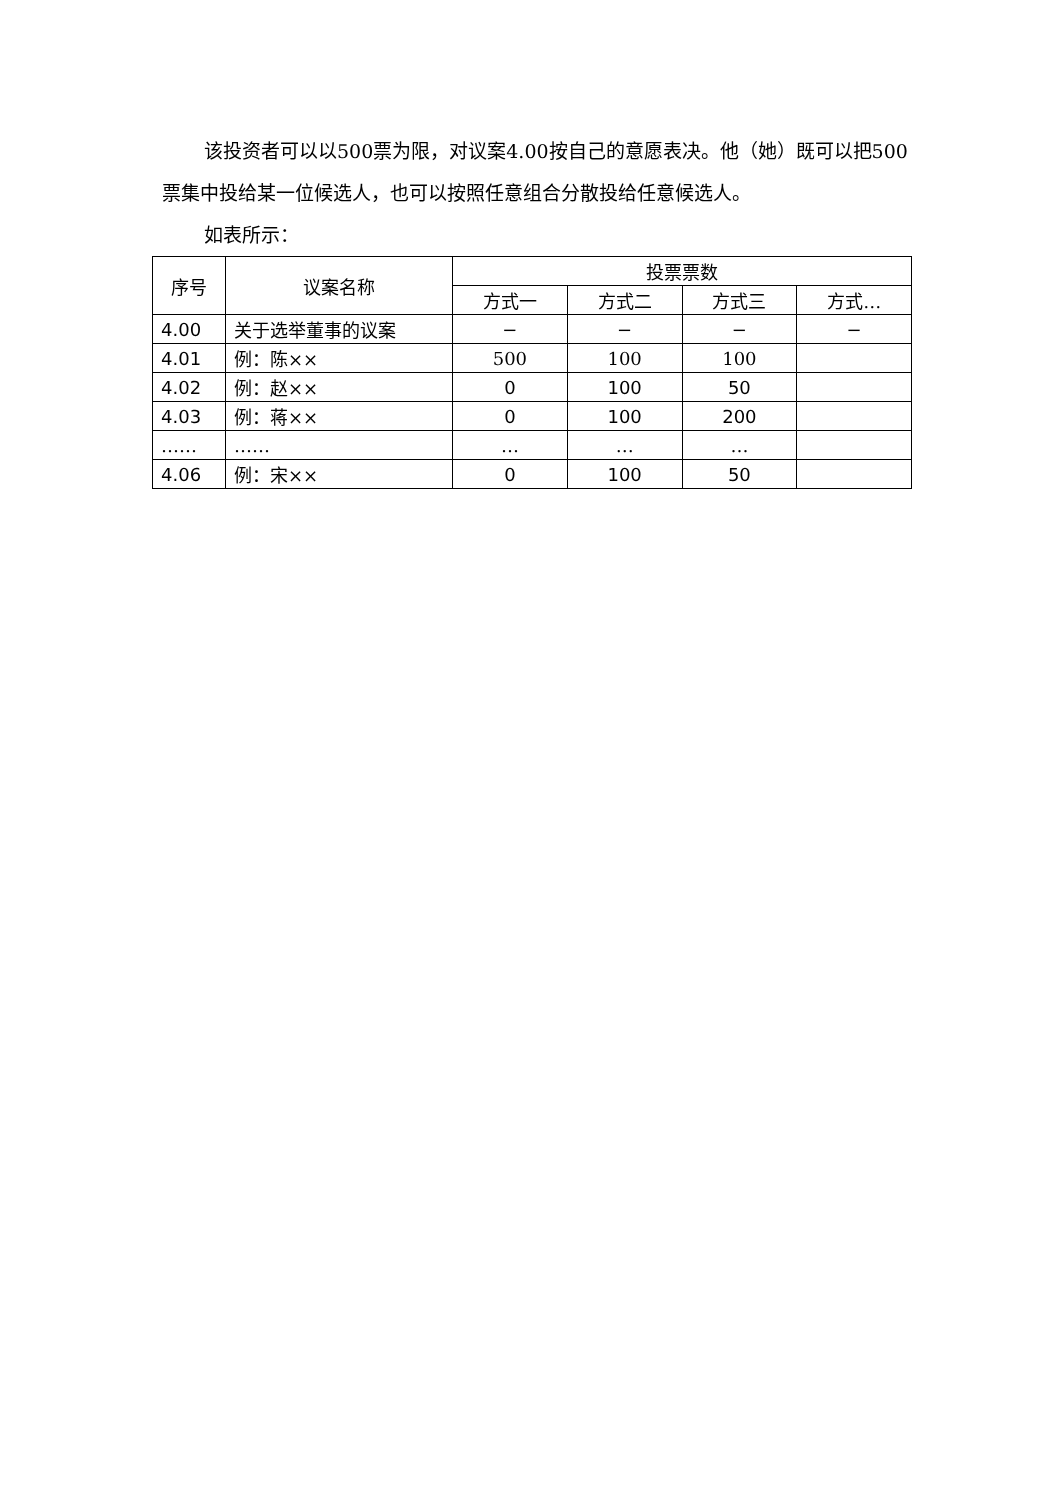该投资者可以以500票为限，对议案4.00按自己的意愿表决。他（她）既可以把500票集中投给某一位候选人，也可以按照任意组合分散投给任意候选人。
如表所示：
| 序号 | 议案名称 | 投票票数 | | | |
| --- | --- | --- | --- | --- | --- |
| | | 方式一 | 方式二 | 方式三 | 方式… |
| 4.00 | 关于选举董事的议案 | − | − | − | − |
| 4.01 | 例：陈×× | 500 | 100 | 100 | |
| 4.02 | 例：赵×× | 0 | 100 | 50 | |
| 4.03 | 例：蒋×× | 0 | 100 | 200 | |
| …… | …… | … | … | … | |
| 4.06 | 例：宋×× | 0 | 100 | 50 | |